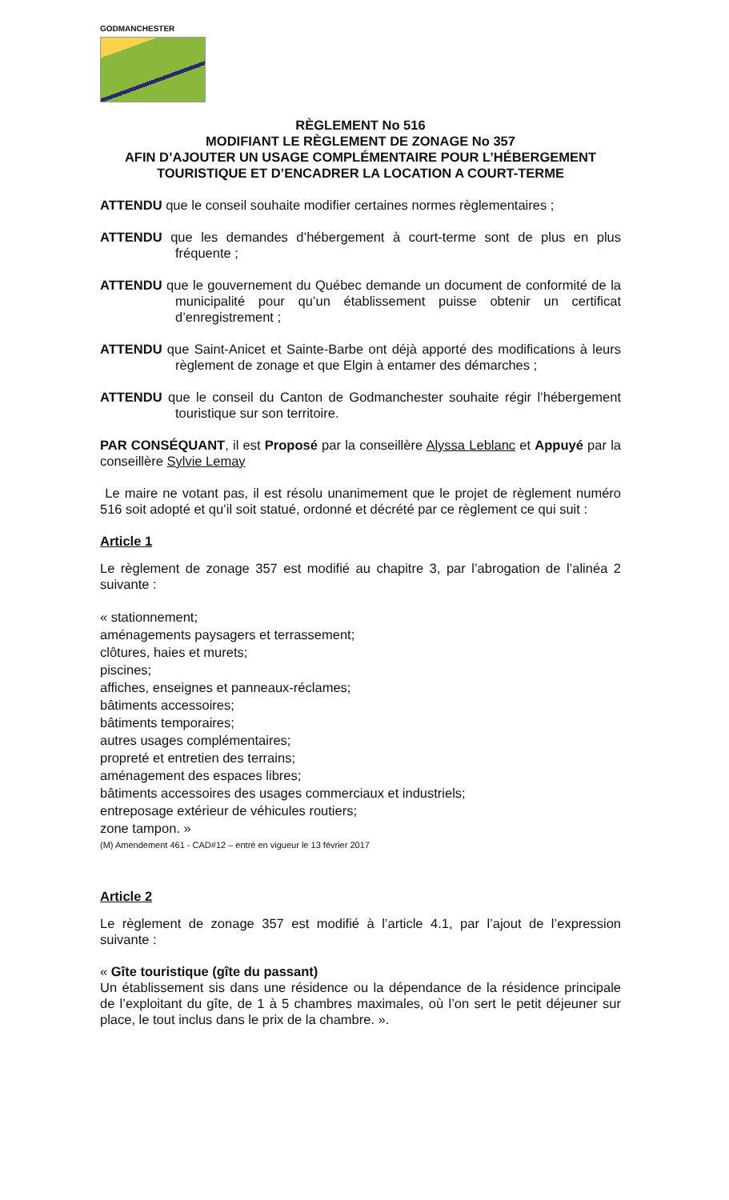GODMANCHESTER
RÈGLEMENT No 516
MODIFIANT LE RÈGLEMENT DE ZONAGE No 357
AFIN D’AJOUTER UN USAGE COMPLÉMENTAIRE POUR L’HÉBERGEMENT TOURISTIQUE ET D’ENCADRER LA LOCATION A COURT-TERME
ATTENDU que le conseil souhaite modifier certaines normes règlementaires ;
ATTENDU que les demandes d’hébergement à court-terme sont de plus en plus fréquente ;
ATTENDU que le gouvernement du Québec demande un document de conformité de la municipalité pour qu’un établissement puisse obtenir un certificat d’enregistrement ;
ATTENDU que Saint-Anicet et Sainte-Barbe ont déjà apporté des modifications à leurs règlement de zonage et que Elgin à entamer des démarches ;
ATTENDU que le conseil du Canton de Godmanchester souhaite régir l’hébergement touristique sur son territoire.
PAR CONSÉQUANT, il est Proposé par la conseillère Alyssa Leblanc et Appuyé par la conseillère Sylvie Lemay
Le maire ne votant pas, il est résolu unanimement que le projet de règlement numéro 516 soit adopté et qu’il soit statué, ordonné et décrété par ce règlement ce qui suit :
Article 1
Le règlement de zonage 357 est modifié au chapitre 3, par l’abrogation de l’alinéa 2 suivante :
« stationnement;
aménagements paysagers et terrassement;
clôtures, haies et murets;
piscines;
affiches, enseignes et panneaux-réclames;
bâtiments accessoires;
bâtiments temporaires;
autres usages complémentaires;
propreté et entretien des terrains;
aménagement des espaces libres;
bâtiments accessoires des usages commerciaux et industriels;
entreposage extérieur de véhicules routiers;
zone tampon. »
(M) Amendement 461 - CAD#12 – entré en vigueur le 13 février 2017
Article 2
Le règlement de zonage 357 est modifié à l’article 4.1, par l’ajout de l’expression suivante :
« Gîte touristique (gîte du passant)
Un établissement sis dans une résidence ou la dépendance de la résidence principale de l’exploitant du gîte, de 1 à 5 chambres maximales, où l’on sert le petit déjeuner sur place, le tout inclus dans le prix de la chambre. ».